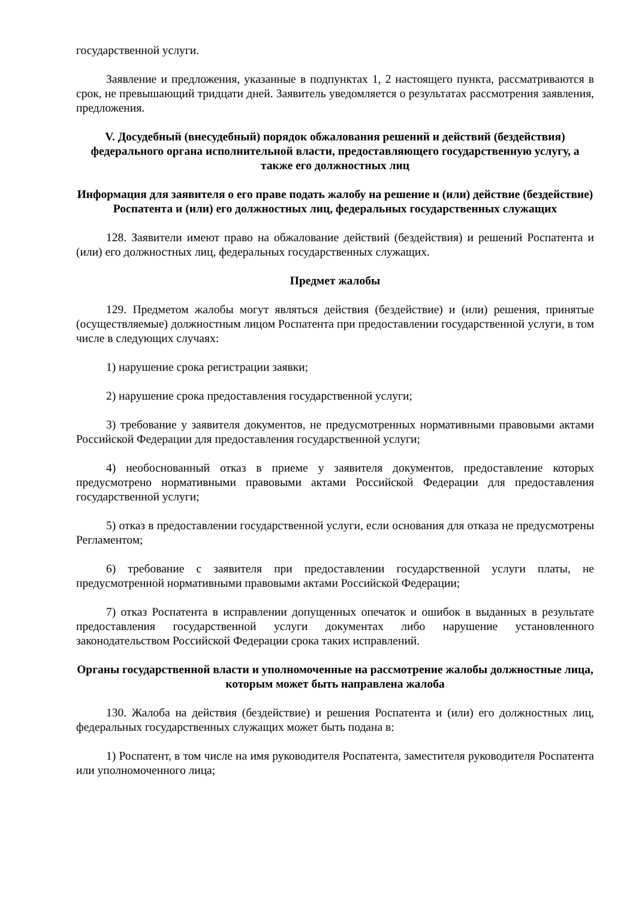государственной услуги.
Заявление и предложения, указанные в подпунктах 1, 2 настоящего пункта, рассматриваются в срок, не превышающий тридцати дней. Заявитель уведомляется о результатах рассмотрения заявления, предложения.
V. Досудебный (внесудебный) порядок обжалования решений и действий (бездействия) федерального органа исполнительной власти, предоставляющего государственную услугу, а также его должностных лиц
Информация для заявителя о его праве подать жалобу на решение и (или) действие (бездействие) Роспатента и (или) его должностных лиц, федеральных государственных служащих
128. Заявители имеют право на обжалование действий (бездействия) и решений Роспатента и (или) его должностных лиц, федеральных государственных служащих.
Предмет жалобы
129. Предметом жалобы могут являться действия (бездействие) и (или) решения, принятые (осуществляемые) должностным лицом Роспатента при предоставлении государственной услуги, в том числе в следующих случаях:
1) нарушение срока регистрации заявки;
2) нарушение срока предоставления государственной услуги;
3) требование у заявителя документов, не предусмотренных нормативными правовыми актами Российской Федерации для предоставления государственной услуги;
4) необоснованный отказ в приеме у заявителя документов, предоставление которых предусмотрено нормативными правовыми актами Российской Федерации для предоставления государственной услуги;
5) отказ в предоставлении государственной услуги, если основания для отказа не предусмотрены Регламентом;
6) требование с заявителя при предоставлении государственной услуги платы, не предусмотренной нормативными правовыми актами Российской Федерации;
7) отказ Роспатента в исправлении допущенных опечаток и ошибок в выданных в результате предоставления государственной услуги документах либо нарушение установленного законодательством Российской Федерации срока таких исправлений.
Органы государственной власти и уполномоченные на рассмотрение жалобы должностные лица, которым может быть направлена жалоба
130. Жалоба на действия (бездействие) и решения Роспатента и (или) его должностных лиц, федеральных государственных служащих может быть подана в:
1) Роспатент, в том числе на имя руководителя Роспатента, заместителя руководителя Роспатента или уполномоченного лица;